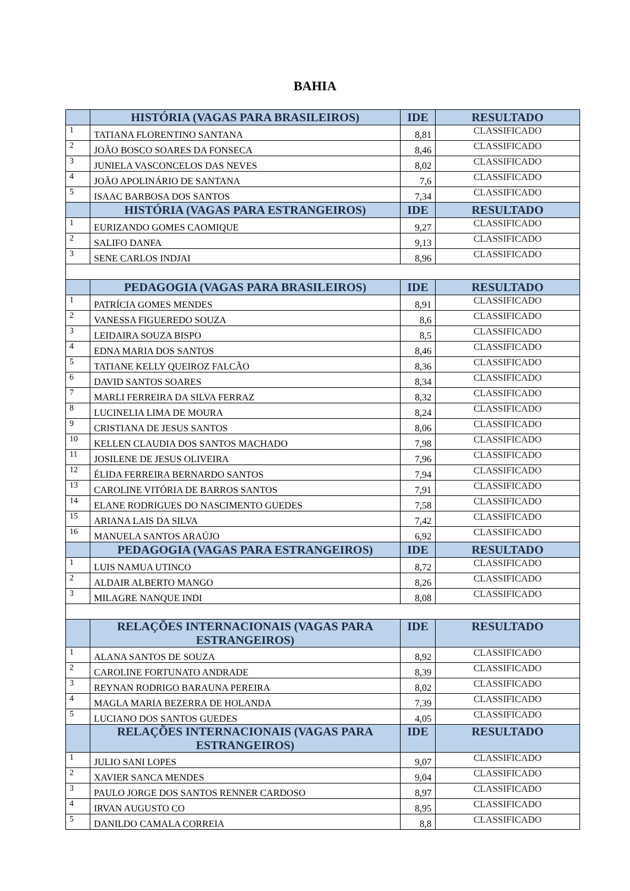BAHIA
| | HISTÓRIA (VAGAS PARA BRASILEIROS) | IDE | RESULTADO |
| --- | --- | --- | --- |
| 1 | TATIANA FLORENTINO SANTANA | 8,81 | CLASSIFICADO |
| 2 | JOÃO BOSCO SOARES DA FONSECA | 8,46 | CLASSIFICADO |
| 3 | JUNIELA VASCONCELOS DAS NEVES | 8,02 | CLASSIFICADO |
| 4 | JOÃO APOLINÁRIO DE SANTANA | 7,6 | CLASSIFICADO |
| 5 | ISAAC BARBOSA DOS SANTOS | 7,34 | CLASSIFICADO |
| | HISTÓRIA (VAGAS PARA ESTRANGEIROS) | IDE | RESULTADO |
| 1 | EURIZANDO GOMES CAOMIQUE | 9,27 | CLASSIFICADO |
| 2 | SALIFO DANFA | 9,13 | CLASSIFICADO |
| 3 | SENE CARLOS INDJAI | 8,96 | CLASSIFICADO |
| | PEDAGOGIA (VAGAS PARA BRASILEIROS) | IDE | RESULTADO |
| 1 | PATRÍCIA GOMES MENDES | 8,91 | CLASSIFICADO |
| 2 | VANESSA FIGUEREDO SOUZA | 8,6 | CLASSIFICADO |
| 3 | LEIDAIRA SOUZA BISPO | 8,5 | CLASSIFICADO |
| 4 | EDNA MARIA DOS SANTOS | 8,46 | CLASSIFICADO |
| 5 | TATIANE KELLY QUEIROZ FALCÃO | 8,36 | CLASSIFICADO |
| 6 | DAVID SANTOS SOARES | 8,34 | CLASSIFICADO |
| 7 | MARLI FERREIRA DA SILVA FERRAZ | 8,32 | CLASSIFICADO |
| 8 | LUCINELIA LIMA DE MOURA | 8,24 | CLASSIFICADO |
| 9 | CRISTIANA DE JESUS SANTOS | 8,06 | CLASSIFICADO |
| 10 | KELLEN CLAUDIA DOS SANTOS MACHADO | 7,98 | CLASSIFICADO |
| 11 | JOSILENE DE JESUS OLIVEIRA | 7,96 | CLASSIFICADO |
| 12 | ÉLIDA FERREIRA BERNARDO SANTOS | 7,94 | CLASSIFICADO |
| 13 | CAROLINE VITÓRIA DE BARROS SANTOS | 7,91 | CLASSIFICADO |
| 14 | ELANE RODRIGUES DO NASCIMENTO GUEDES | 7,58 | CLASSIFICADO |
| 15 | ARIANA LAIS DA SILVA | 7,42 | CLASSIFICADO |
| 16 | MANUELA SANTOS ARAÚJO | 6,92 | CLASSIFICADO |
| | PEDAGOGIA (VAGAS PARA ESTRANGEIROS) | IDE | RESULTADO |
| 1 | LUIS NAMUA UTINCO | 8,72 | CLASSIFICADO |
| 2 | ALDAIR ALBERTO MANGO | 8,26 | CLASSIFICADO |
| 3 | MILAGRE NANQUE INDI | 8,08 | CLASSIFICADO |
| | RELAÇÕES INTERNACIONAIS (VAGAS PARA ESTRANGEIROS) | IDE | RESULTADO |
| 1 | ALANA SANTOS DE SOUZA | 8,92 | CLASSIFICADO |
| 2 | CAROLINE FORTUNATO ANDRADE | 8,39 | CLASSIFICADO |
| 3 | REYNAN RODRIGO BARAUNA PEREIRA | 8,02 | CLASSIFICADO |
| 4 | MAGLA MARIA BEZERRA DE HOLANDA | 7,39 | CLASSIFICADO |
| 5 | LUCIANO DOS SANTOS GUEDES | 4,05 | CLASSIFICADO |
| | RELAÇÕES INTERNACIONAIS (VAGAS PARA ESTRANGEIROS) | IDE | RESULTADO |
| 1 | JULIO SANI LOPES | 9,07 | CLASSIFICADO |
| 2 | XAVIER SANCA MENDES | 9,04 | CLASSIFICADO |
| 3 | PAULO JORGE DOS SANTOS RENNER CARDOSO | 8,97 | CLASSIFICADO |
| 4 | IRVAN AUGUSTO CO | 8,95 | CLASSIFICADO |
| 5 | DANILDO CAMALA CORREIA | 8,8 | CLASSIFICADO |